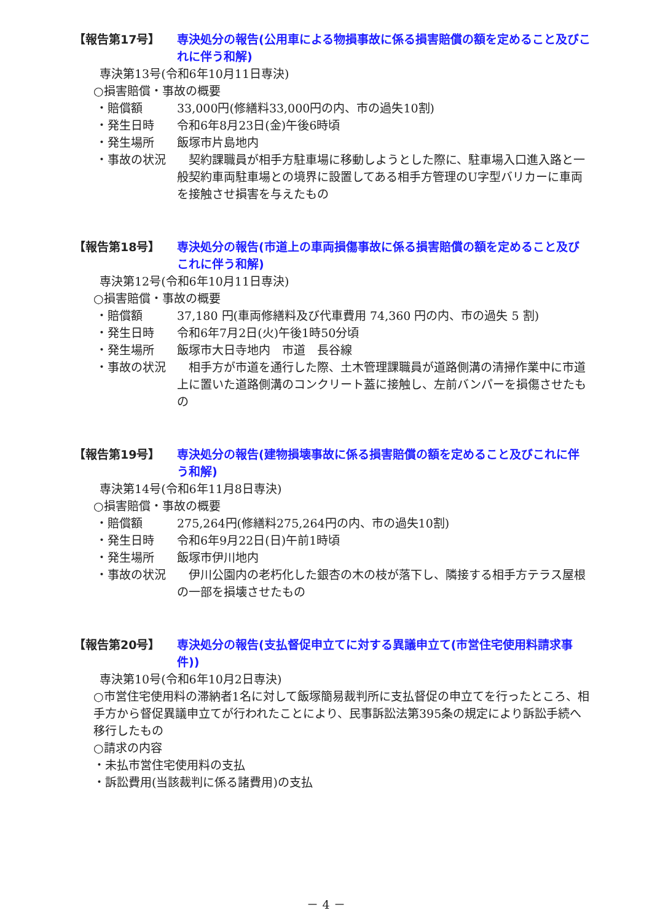【報告第17号】 専決処分の報告(公用車による物損事故に係る損害賠償の額を定めること及びこれに伴う和解)
専決第13号(令和6年10月11日専決)
○損害賠償・事故の概要
・賠償額 33,000円(修繕料33,000円の内、市の過失10割)
・発生日時 令和6年8月23日(金)午後6時頃
・発生場所 飯塚市片島地内
・事故の状況 　契約課職員が相手方駐車場に移動しようとした際に、駐車場入口進入路と一般契約車両駐車場との境界に設置してある相手方管理のU字型バリカーに車両を接触させ損害を与えたもの
【報告第18号】 専決処分の報告(市道上の車両損傷事故に係る損害賠償の額を定めること及びこれに伴う和解)
専決第12号(令和6年10月11日専決)
○損害賠償・事故の概要
・賠償額 37,180 円(車両修繕料及び代車費用 74,360 円の内、市の過失 5 割)
・発生日時 令和6年7月2日(火)午後1時50分頃
・発生場所 飯塚市大日寺地内　市道　長谷線
・事故の状況 　相手方が市道を通行した際、土木管理課職員が道路側溝の清掃作業中に市道上に置いた道路側溝のコンクリート蓋に接触し、左前バンパーを損傷させたもの
【報告第19号】 専決処分の報告(建物損壊事故に係る損害賠償の額を定めること及びこれに伴う和解)
専決第14号(令和6年11月8日専決)
○損害賠償・事故の概要
・賠償額 275,264円(修繕料275,264円の内、市の過失10割)
・発生日時 令和6年9月22日(日)午前1時頃
・発生場所 飯塚市伊川地内
・事故の状況 　伊川公園内の老朽化した銀杏の木の枝が落下し、隣接する相手方テラス屋根の一部を損壊させたもの
【報告第20号】 専決処分の報告(支払督促申立てに対する異議申立て(市営住宅使用料請求事件))
専決第10号(令和6年10月2日専決)
○市営住宅使用料の滞納者1名に対して飯塚簡易裁判所に支払督促の申立てを行ったところ、相手方から督促異議申立てが行われたことにより、民事訴訟法第395条の規定により訴訟手続へ移行したもの
○請求の内容
・未払市営住宅使用料の支払
・訴訟費用(当該裁判に係る諸費用)の支払
－ 4 －